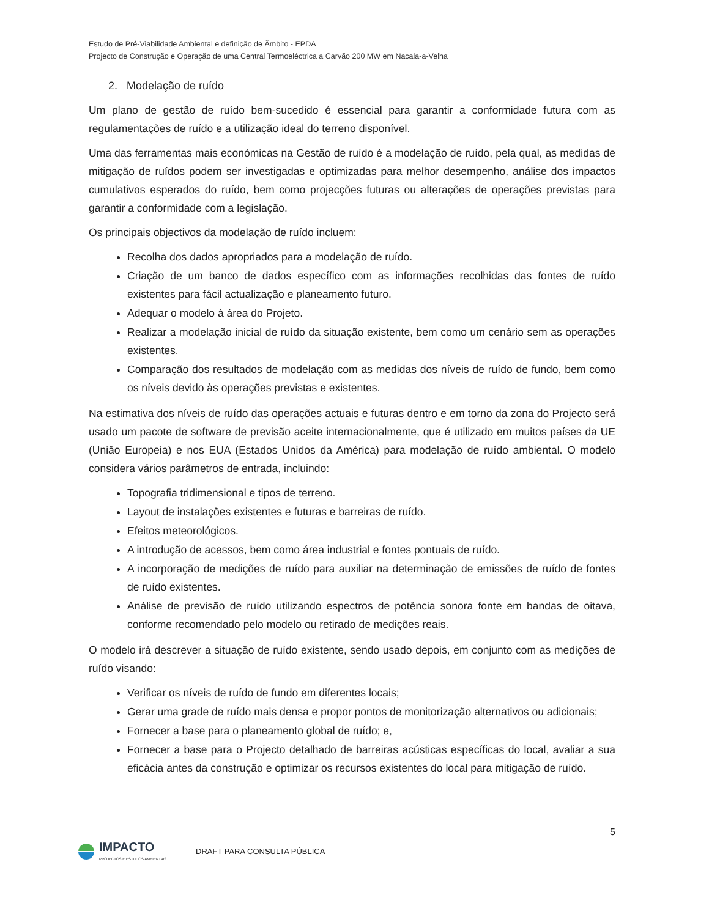Estudo de Pré-Viabilidade Ambiental e definição de Âmbito - EPDA
Projecto de Construção e Operação de uma Central Termoeléctrica a Carvão 200 MW em Nacala-a-Velha
2. Modelação de ruído
Um plano de gestão de ruído bem-sucedido é essencial para garantir a conformidade futura com as regulamentações de ruído e a utilização ideal do terreno disponível.
Uma das ferramentas mais económicas na Gestão de ruído é a modelação de ruído, pela qual, as medidas de mitigação de ruídos podem ser investigadas e optimizadas para melhor desempenho, análise dos impactos cumulativos esperados do ruído, bem como projecções futuras ou alterações de operações previstas para garantir a conformidade com a legislação.
Os principais objectivos da modelação de ruído incluem:
Recolha dos dados apropriados para a modelação de ruído.
Criação de um banco de dados específico com as informações recolhidas das fontes de ruído existentes para fácil actualização e planeamento futuro.
Adequar o modelo à área do Projeto.
Realizar a modelação inicial de ruído da situação existente, bem como um cenário sem as operações existentes.
Comparação dos resultados de modelação com as medidas dos níveis de ruído de fundo, bem como os níveis devido às operações previstas e existentes.
Na estimativa dos níveis de ruído das operações actuais e futuras dentro e em torno da zona do Projecto será usado um pacote de software de previsão aceite internacionalmente, que é utilizado em muitos países da UE (União Europeia) e nos EUA (Estados Unidos da América) para modelação de ruído ambiental. O modelo considera vários parâmetros de entrada, incluindo:
Topografia tridimensional e tipos de terreno.
Layout de instalações existentes e futuras e barreiras de ruído.
Efeitos meteorológicos.
A introdução de acessos, bem como área industrial e fontes pontuais de ruído.
A incorporação de medições de ruído para auxiliar na determinação de emissões de ruído de fontes de ruído existentes.
Análise de previsão de ruído utilizando espectros de potência sonora fonte em bandas de oitava, conforme recomendado pelo modelo ou retirado de medições reais.
O modelo irá descrever a situação de ruído existente, sendo usado depois, em conjunto com as medições de ruído visando:
Verificar os níveis de ruído de fundo em diferentes locais;
Gerar uma grade de ruído mais densa e propor pontos de monitorização alternativos ou adicionais;
Fornecer a base para o planeamento global de ruído; e,
Fornecer a base para o Projecto detalhado de barreiras acústicas específicas do local, avaliar a sua eficácia antes da construção e optimizar os recursos existentes do local para mitigação de ruído.
5
IMPACTO
PROJECTOS E ESTUDOS AMBIENTAIS
DRAFT PARA CONSULTA PÚBLICA